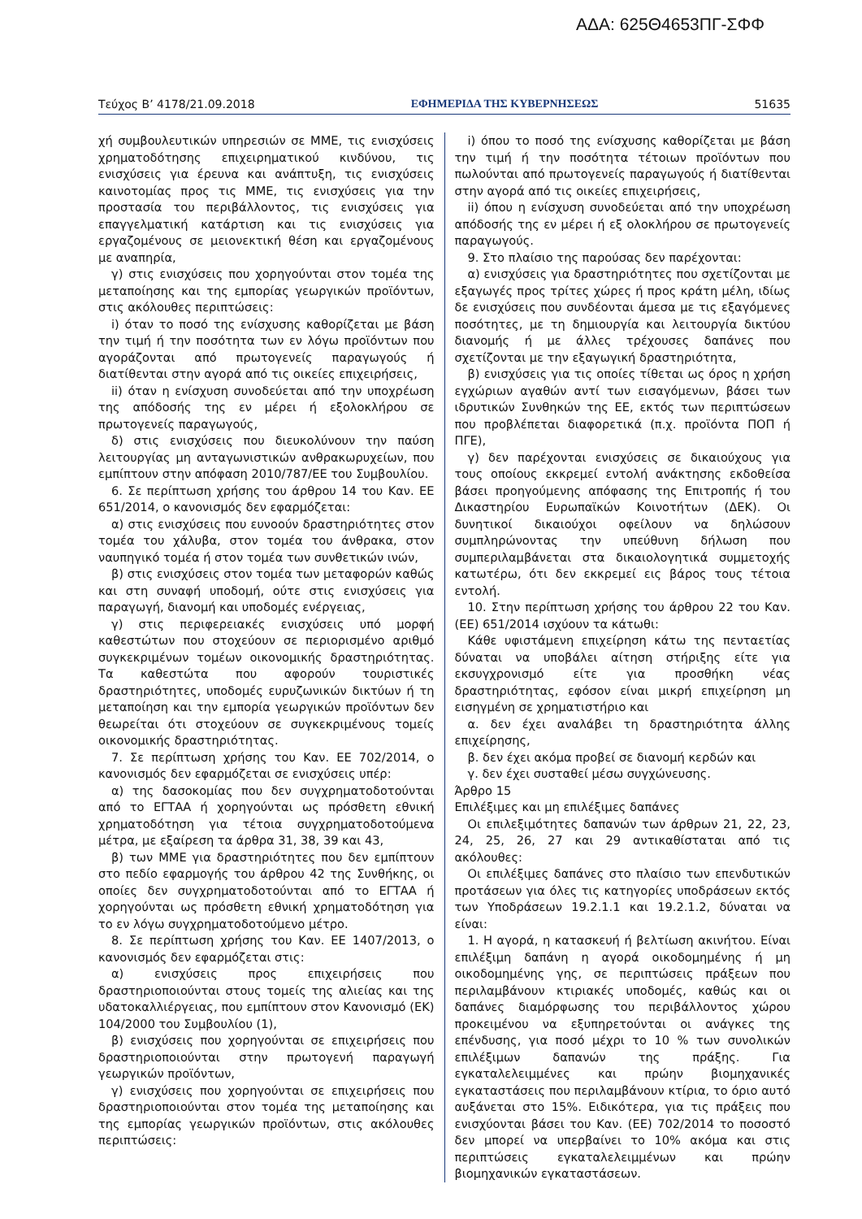ΑΔΑ: 625Θ4653ΠΓ-ΣΦΦ
Τεύχος Β’ 4178/21.09.2018 ΕΦΗΜΕΡΙΔΑ ΤΗΣ ΚΥΒΕΡΝΗΣΕΩΣ 51635
χή συμβουλευτικών υπηρεσιών σε ΜΜΕ, τις ενισχύσεις χρηματοδότησης επιχειρηματικού κινδύνου, τις ενισχύσεις για έρευνα και ανάπτυξη, τις ενισχύσεις καινοτομίας προς τις ΜΜΕ, τις ενισχύσεις για την προστασία του περιβάλλοντος, τις ενισχύσεις για επαγγελματική κατάρτιση και τις ενισχύσεις για εργαζομένους σε μειονεκτική θέση και εργαζομένους με αναπηρία,
γ) στις ενισχύσεις που χορηγούνται στον τομέα της μεταποίησης και της εμπορίας γεωργικών προϊόντων, στις ακόλουθες περιπτώσεις:
i) όταν το ποσό της ενίσχυσης καθορίζεται με βάση την τιμή ή την ποσότητα των εν λόγω προϊόντων που αγοράζονται από πρωτογενείς παραγωγούς ή διατίθενται στην αγορά από τις οικείες επιχειρήσεις,
ii) όταν η ενίσχυση συνοδεύεται από την υποχρέωση της απόδοσής της εν μέρει ή εξολοκλήρου σε πρωτογενείς παραγωγούς,
δ) στις ενισχύσεις που διευκολύνουν την παύση λειτουργίας μη ανταγωνιστικών ανθρακωρυχείων, που εμπίπτουν στην απόφαση 2010/787/ΕΕ του Συμβουλίου.
6. Σε περίπτωση χρήσης του άρθρου 14 του Καν. ΕΕ 651/2014, ο κανονισμός δεν εφαρμόζεται:
α) στις ενισχύσεις που ευνοούν δραστηριότητες στον τομέα του χάλυβα, στον τομέα του άνθρακα, στον ναυπηγικό τομέα ή στον τομέα των συνθετικών ινών,
β) στις ενισχύσεις στον τομέα των μεταφορών καθώς και στη συναφή υποδομή, ούτε στις ενισχύσεις για παραγωγή, διανομή και υποδομές ενέργειας,
γ) στις περιφερειακές ενισχύσεις υπό μορφή καθεστώτων που στοχεύουν σε περιορισμένο αριθμό συγκεκριμένων τομέων οικονομικής δραστηριότητας. Τα καθεστώτα που αφορούν τουριστικές δραστηριότητες, υποδομές ευρυζωνικών δικτύων ή τη μεταποίηση και την εμπορία γεωργικών προϊόντων δεν θεωρείται ότι στοχεύουν σε συγκεκριμένους τομείς οικονομικής δραστηριότητας.
7. Σε περίπτωση χρήσης του Καν. ΕΕ 702/2014, ο κανονισμός δεν εφαρμόζεται σε ενισχύσεις υπέρ:
α) της δασοκομίας που δεν συγχρηματοδοτούνται από το ΕΓΤΑΑ ή χορηγούνται ως πρόσθετη εθνική χρηματοδότηση για τέτοια συγχρηματοδοτούμενα μέτρα, με εξαίρεση τα άρθρα 31, 38, 39 και 43,
β) των ΜΜΕ για δραστηριότητες που δεν εμπίπτουν στο πεδίο εφαρμογής του άρθρου 42 της Συνθήκης, οι οποίες δεν συγχρηματοδοτούνται από το ΕΓΤΑΑ ή χορηγούνται ως πρόσθετη εθνική χρηματοδότηση για το εν λόγω συγχρηματοδοτούμενο μέτρο.
8. Σε περίπτωση χρήσης του Καν. ΕΕ 1407/2013, ο κανονισμός δεν εφαρμόζεται στις:
α) ενισχύσεις προς επιχειρήσεις που δραστηριοποιούνται στους τομείς της αλιείας και της υδατοκαλλιέργειας, που εμπίπτουν στον Κανονισμό (ΕΚ) 104/2000 του Συμβουλίου (1),
β) ενισχύσεις που χορηγούνται σε επιχειρήσεις που δραστηριοποιούνται στην πρωτογενή παραγωγή γεωργικών προϊόντων,
γ) ενισχύσεις που χορηγούνται σε επιχειρήσεις που δραστηριοποιούνται στον τομέα της μεταποίησης και της εμπορίας γεωργικών προϊόντων, στις ακόλουθες περιπτώσεις:
i) όπου το ποσό της ενίσχυσης καθορίζεται με βάση την τιμή ή την ποσότητα τέτοιων προϊόντων που πωλούνται από πρωτογενείς παραγωγούς ή διατίθενται στην αγορά από τις οικείες επιχειρήσεις,
ii) όπου η ενίσχυση συνοδεύεται από την υποχρέωση απόδοσής της εν μέρει ή εξ ολοκλήρου σε πρωτογενείς παραγωγούς.
9. Στο πλαίσιο της παρούσας δεν παρέχονται:
α) ενισχύσεις για δραστηριότητες που σχετίζονται με εξαγωγές προς τρίτες χώρες ή προς κράτη μέλη, ιδίως δε ενισχύσεις που συνδέονται άμεσα με τις εξαγόμενες ποσότητες, με τη δημιουργία και λειτουργία δικτύου διανομής ή με άλλες τρέχουσες δαπάνες που σχετίζονται με την εξαγωγική δραστηριότητα,
β) ενισχύσεις για τις οποίες τίθεται ως όρος η χρήση εγχώριων αγαθών αντί των εισαγόμενων, βάσει των ιδρυτικών Συνθηκών της ΕΕ, εκτός των περιπτώσεων που προβλέπεται διαφορετικά (π.χ. προϊόντα ΠΟΠ ή ΠΓΕ),
γ) δεν παρέχονται ενισχύσεις σε δικαιούχους για τους οποίους εκκρεμεί εντολή ανάκτησης εκδοθείσα βάσει προηγούμενης απόφασης της Επιτροπής ή του Δικαστηρίου Ευρωπαϊκών Κοινοτήτων (ΔΕΚ). Οι δυνητικοί δικαιούχοι οφείλουν να δηλώσουν συμπληρώνοντας την υπεύθυνη δήλωση που συμπεριλαμβάνεται στα δικαιολογητικά συμμετοχής κατωτέρω, ότι δεν εκκρεμεί εις βάρος τους τέτοια εντολή.
10. Στην περίπτωση χρήσης του άρθρου 22 του Καν. (ΕΕ) 651/2014 ισχύουν τα κάτωθι:
Κάθε υφιστάμενη επιχείρηση κάτω της πενταετίας δύναται να υποβάλει αίτηση στήριξης είτε για εκσυγχρονισμό είτε για προσθήκη νέας δραστηριότητας, εφόσον είναι μικρή επιχείρηση μη εισηγμένη σε χρηματιστήριο και
α. δεν έχει αναλάβει τη δραστηριότητα άλλης επιχείρησης,
β. δεν έχει ακόμα προβεί σε διανομή κερδών και
γ. δεν έχει συσταθεί μέσω συγχώνευσης.
Άρθρο 15
Επιλέξιμες και μη επιλέξιμες δαπάνες
Οι επιλεξιμότητες δαπανών των άρθρων 21, 22, 23, 24, 25, 26, 27 και 29 αντικαθίσταται από τις ακόλουθες:
Οι επιλέξιμες δαπάνες στο πλαίσιο των επενδυτικών προτάσεων για όλες τις κατηγορίες υποδράσεων εκτός των Υποδράσεων 19.2.1.1 και 19.2.1.2, δύναται να είναι:
1. Η αγορά, η κατασκευή ή βελτίωση ακινήτου. Είναι επιλέξιμη δαπάνη η αγορά οικοδομημένης ή μη οικοδομημένης γης, σε περιπτώσεις πράξεων που περιλαμβάνουν κτιριακές υποδομές, καθώς και οι δαπάνες διαμόρφωσης του περιβάλλοντος χώρου προκειμένου να εξυπηρετούνται οι ανάγκες της επένδυσης, για ποσό μέχρι το 10 % των συνολικών επιλέξιμων δαπανών της πράξης. Για εγκαταλελειμμένες και πρώην βιομηχανικές εγκαταστάσεις που περιλαμβάνουν κτίρια, το όριο αυτό αυξάνεται στο 15%. Ειδικότερα, για τις πράξεις που ενισχύονται βάσει του Καν. (ΕΕ) 702/2014 το ποσοστό δεν μπορεί να υπερβαίνει το 10% ακόμα και στις περιπτώσεις εγκαταλελειμμένων και πρώην βιομηχανικών εγκαταστάσεων.